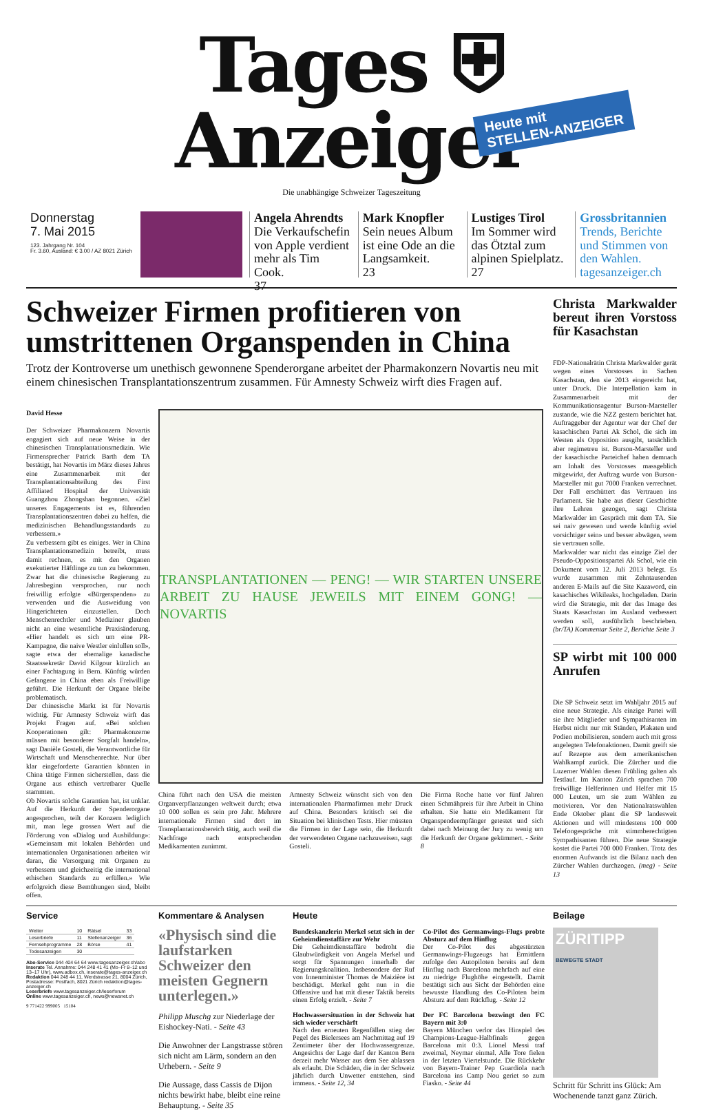Heute mit
STELLEN-ANZEIGER
Tages ⛨ Anzeiger
Die unabhängige Schweizer Tageszeitung
Donnerstag
7. Mai 2015
123. Jahrgang Nr. 104
Fr. 3.60, Ausland: € 3.00 / AZ 8021 Zürich
Angela Ahrendts
Die Verkaufschefin von Apple verdient mehr als Tim Cook.
37
Mark Knopfler
Sein neues Album ist eine Ode an die Langsamkeit.
23
Lustiges Tirol
Im Sommer wird das Ötztal zum alpinen Spielplatz.
27
Grossbritannien
Trends, Berichte und Stimmen von den Wahlen.
tagesanzeiger.ch
Schweizer Firmen profitieren von umstrittenen Organspenden in China
Trotz der Kontroverse um unethisch gewonnene Spenderorgane arbeitet der Pharmakonzern Novartis neu mit einem chinesischen Transplantationszentrum zusammen. Für Amnesty Schweiz wirft dies Fragen auf.
David Hesse
Der Schweizer Pharmakonzern Novartis engagiert sich auf neue Weise in der chinesischen Transplantationsmedizin. Wie Firmensprecher Patrick Barth dem TA bestätigt, hat Novartis im März dieses Jahres eine Zusammenarbeit mit der Transplantationsabteilung des First Affiliated Hospital der Universität Guangzhou Zhongshan begonnen. «Ziel unseres Engagements ist es, führenden Transplantationszentren dabei zu helfen, die medizinischen Behandlungsstandards zu verbessern.»
Zu verbessern gibt es einiges. Wer in China Transplantationsmedizin betreibt, muss damit rechnen, es mit den Organen exekutierter Häftlinge zu tun zu bekommen. Zwar hat die chinesische Regierung zu Jahresbeginn versprochen, nur noch freiwillig erfolgte «Bürgerspenden» zu verwenden und die Ausweidung von Hingerichteten einzustellen. Doch Menschenrechtler und Mediziner glauben nicht an eine wesentliche Praxisänderung. «Hier handelt es sich um eine PR-Kampagne, die naive Westler einlullen soll», sagte etwa der ehemalige kanadische Staatssekretär David Kilgour kürzlich an einer Fachtagung in Bern. Künftig würden Gefangene in China eben als Freiwillige geführt. Die Herkunft der Organe bleibe problematisch.
Der chinesische Markt ist für Novartis wichtig. Für Amnesty Schweiz wirft das Projekt Fragen auf. «Bei solchen Kooperationen gilt: Pharmakonzerne müssen mit besonderer Sorgfalt handeln», sagt Danièle Gosteli, die Verantwortliche für Wirtschaft und Menschenrechte. Nur über klar eingeforderte Garantien könnten in China tätige Firmen sicherstellen, dass die Organe aus ethisch vertretbarer Quelle stammten.
Ob Novartis solche Garantien hat, ist unklar. Auf die Herkunft der Spenderorgane angesprochen, teilt der Konzern lediglich mit, man lege grossen Wert auf die Förderung von «Dialog und Ausbildung»: «Gemeinsam mit lokalen Behörden und internationalen Organisationen arbeiten wir daran, die Versorgung mit Organen zu verbessern und gleichzeitig die international ethischen Standards zu erfüllen.» Wie erfolgreich diese Bemühungen sind, bleibt offen.
TRANSPLANTATIONEN — PENG! — WIR STARTEN UNSERE ARBEIT ZU HAUSE JEWEILS MIT EINEM GONG! — NOVARTIS
China führt nach den USA die meisten Organverpflanzungen weltweit durch; etwa 10 000 sollen es sein pro Jahr. Mehrere internationale Firmen sind dort im Transplantationsbereich tätig, auch weil die Nachfrage nach entsprechenden Medikamenten zunimmt.
Amnesty Schweiz wünscht sich von den internationalen Pharmafirmen mehr Druck auf China. Besonders kritisch sei die Situation bei klinischen Tests. Hier müssten die Firmen in der Lage sein, die Herkunft der verwendeten Organe nachzuweisen, sagt Gosteli.
Die Firma Roche hatte vor fünf Jahren einen Schmähpreis für ihre Arbeit in China erhalten. Sie hatte ein Medikament für Organspendeempfänger getestet und sich dabei nach Meinung der Jury zu wenig um die Herkunft der Organe gekümmert. - Seite 8
Christa Markwalder bereut ihren Vorstoss für Kasachstan
FDP-Nationalrätin Christa Markwalder gerät wegen eines Vorstosses in Sachen Kasachstan, den sie 2013 eingereicht hat, unter Druck. Die Interpellation kam in Zusammenarbeit mit der Kommunikationsagentur Burson-Marsteller zustande, wie die NZZ gestern berichtet hat. Auftraggeber der Agentur war der Chef der kasachischen Partei Ak Schol, die sich im Westen als Opposition ausgibt, tatsächlich aber regimetreu ist. Burson-Marsteller und der kasachische Parteichef haben demnach am Inhalt des Vorstosses massgeblich mitgewirkt, der Auftrag wurde von Burson-Marsteller mit gut 7000 Franken verrechnet. Der Fall erschüttert das Vertrauen ins Parlament. Sie habe aus dieser Geschichte ihre Lehren gezogen, sagt Christa Markwalder im Gespräch mit dem TA. Sie sei naiv gewesen und werde künftig «viel vorsichtiger sein» und besser abwägen, wem sie vertrauen solle.
Markwalder war nicht das einzige Ziel der Pseudo-Oppositionspartei Ak Schol, wie ein Dokument vom 12. Juli 2013 belegt. Es wurde zusammen mit Zehntausenden anderen E-Mails auf die Site Kazaword, ein kasachisches Wikileaks, hochgeladen. Darin wird die Strategie, mit der das Image des Staats Kasachstan im Ausland verbessert werden soll, ausführlich beschrieben. (br/TA) Kommentar Seite 2, Berichte Seite 3
SP wirbt mit 100 000 Anrufen
Die SP Schweiz setzt im Wahljahr 2015 auf eine neue Strategie. Als einzige Partei will sie ihre Mitglieder und Sympathisanten im Herbst nicht nur mit Ständen, Plakaten und Podien mobilisieren, sondern auch mit gross angelegten Telefonaktionen. Damit greift sie auf Rezepte aus dem amerikanischen Wahlkampf zurück. Die Zürcher und die Luzerner Wahlen diesen Frühling galten als Testlauf. Im Kanton Zürich sprachen 700 freiwillige Helferinnen und Helfer mit 15 000 Leuten, um sie zum Wählen zu motivieren. Vor den Nationalratswahlen Ende Oktober plant die SP landesweit Aktionen und will mindestens 100 000 Telefongespräche mit stimmberechtigten Sympathisanten führen. Die neue Strategie kostet die Partei 700 000 Franken. Trotz des enormen Aufwands ist die Bilanz nach den Zürcher Wahlen durchzogen. (meg) - Seite 13
Service
| Wetter | 10 | Rätsel | 33 |
| Leserbriefe | 11 | Stellenanzeiger | 36 |
| Fernsehprogramme | 28 | Börse | 41 |
| Todesanzeigen | 30 | | |
Abo-Service 044 404 64 64 www.tagesanzeiger.ch/abo
Inserate Tel. Annahme: 044 248 41 41 (Mo–Fr 8–12 und 13–17 Uhr), www.adbox.ch, inserate@tages-anzeiger.ch
Redaktion 044 248 44 11, Werdstrasse 21, 8004 Zürich, Postadresse: Postfach, 8021 Zürich redaktion@tages-anzeiger.ch
Leserbriefe www.tagesanzeiger.ch/leserforum
Online www.tagesanzeiger.ch, news@newsnet.ch
9 771422 999005 15104
Kommentare & Analysen
«Physisch sind die laufstarken Schweizer den meisten Gegnern unterlegen.»
Philipp Muschg zur Niederlage der Eishockey-Nati. - Seite 43
Die Anwohner der Langstrasse stören sich nicht am Lärm, sondern an den Urhebern. - Seite 9
Die Aussage, dass Cassis de Dijon nichts bewirkt habe, bleibt eine reine Behauptung. - Seite 35
Heute
Bundeskanzlerin Merkel setzt sich in der Geheimdienstaffäre zur Wehr
Die Geheimdienstaffäre bedroht die Glaubwürdigkeit von Angela Merkel und sorgt für Spannungen innerhalb der Regierungskoalition. Insbesondere der Ruf von Innenminister Thomas de Maizière ist beschädigt. Merkel geht nun in die Offensive und hat mit dieser Taktik bereits einen Erfolg erzielt. - Seite 7
Hochwassersituation in der Schweiz hat sich wieder verschärft
Nach den erneuten Regenfällen stieg der Pegel des Bielersees am Nachmittag auf 19 Zentimeter über der Hochwassergrenze. Angesichts der Lage darf der Kanton Bern derzeit mehr Wasser aus dem See ablassen als erlaubt. Die Schäden, die in der Schweiz jährlich durch Unwetter entstehen, sind immens. - Seite 12, 34
Co-Pilot des Germanwings-Flugs probte Absturz auf dem Hinflug
Der Co-Pilot des abgestürzten Germanwings-Flugzeugs hat Ermittlern zufolge den Autopiloten bereits auf dem Hinflug nach Barcelona mehrfach auf eine zu niedrige Flughöhe eingestellt. Damit bestätigt sich aus Sicht der Behörden eine bewusste Handlung des Co-Piloten beim Absturz auf dem Rückflug. - Seite 12
Der FC Barcelona bezwingt den FC Bayern mit 3:0
Bayern München verlor das Hinspiel des Champions-League-Halbfinals gegen Barcelona mit 0:3. Lionel Messi traf zweimal, Neymar einmal. Alle Tore fielen in der letzten Viertelstunde. Die Rückkehr von Bayern-Trainer Pep Guardiola nach Barcelona ins Camp Nou geriet so zum Fiasko. - Seite 44
Beilage
ZÜRITIPP
BEWEGTE STADT
Schritt für Schritt ins Glück: Am Wochenende tanzt ganz Zürich.